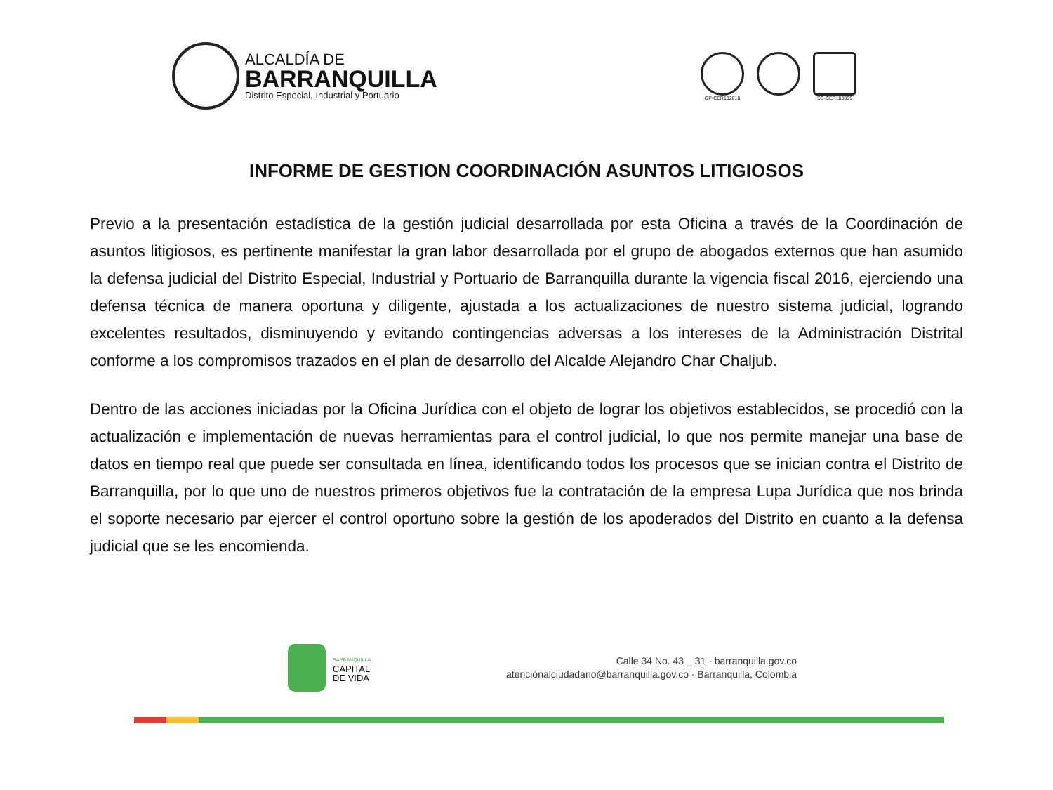ALCALDÍA DE
BARRANQUILLA
Distrito Especial, Industrial y Portuario
GP-CER102610 SC-CER103099
INFORME DE GESTION COORDINACIÓN ASUNTOS LITIGIOSOS
Previo a la presentación estadística de la gestión judicial desarrollada por esta Oficina a través de la Coordinación de asuntos litigiosos, es pertinente manifestar la gran labor desarrollada por el grupo de abogados externos que han asumido la defensa judicial del Distrito Especial, Industrial y Portuario de Barranquilla durante la vigencia fiscal 2016, ejerciendo una defensa técnica de manera oportuna y diligente, ajustada a los actualizaciones de nuestro sistema judicial, logrando excelentes resultados, disminuyendo y evitando contingencias adversas a los intereses de la Administración Distrital conforme a los compromisos trazados en el plan de desarrollo del Alcalde Alejandro Char Chaljub.
Dentro de las acciones iniciadas por la Oficina Jurídica con el objeto de lograr los objetivos establecidos, se procedió con la actualización e implementación de nuevas herramientas para el control judicial, lo que nos permite manejar una base de datos en tiempo real que puede ser consultada en línea, identificando todos los procesos que se inician contra el Distrito de Barranquilla, por lo que uno de nuestros primeros objetivos fue la contratación de la empresa Lupa Jurídica que nos brinda el soporte necesario par ejercer el control oportuno sobre la gestión de los apoderados del Distrito en cuanto a la defensa judicial que se les encomienda.
BARRANQUILLA
CAPITAL
DE VIDA
Calle 34 No. 43 _ 31 · barranquilla.gov.co
atenciónalciudadano@barranquilla.gov.co · Barranquilla, Colombia